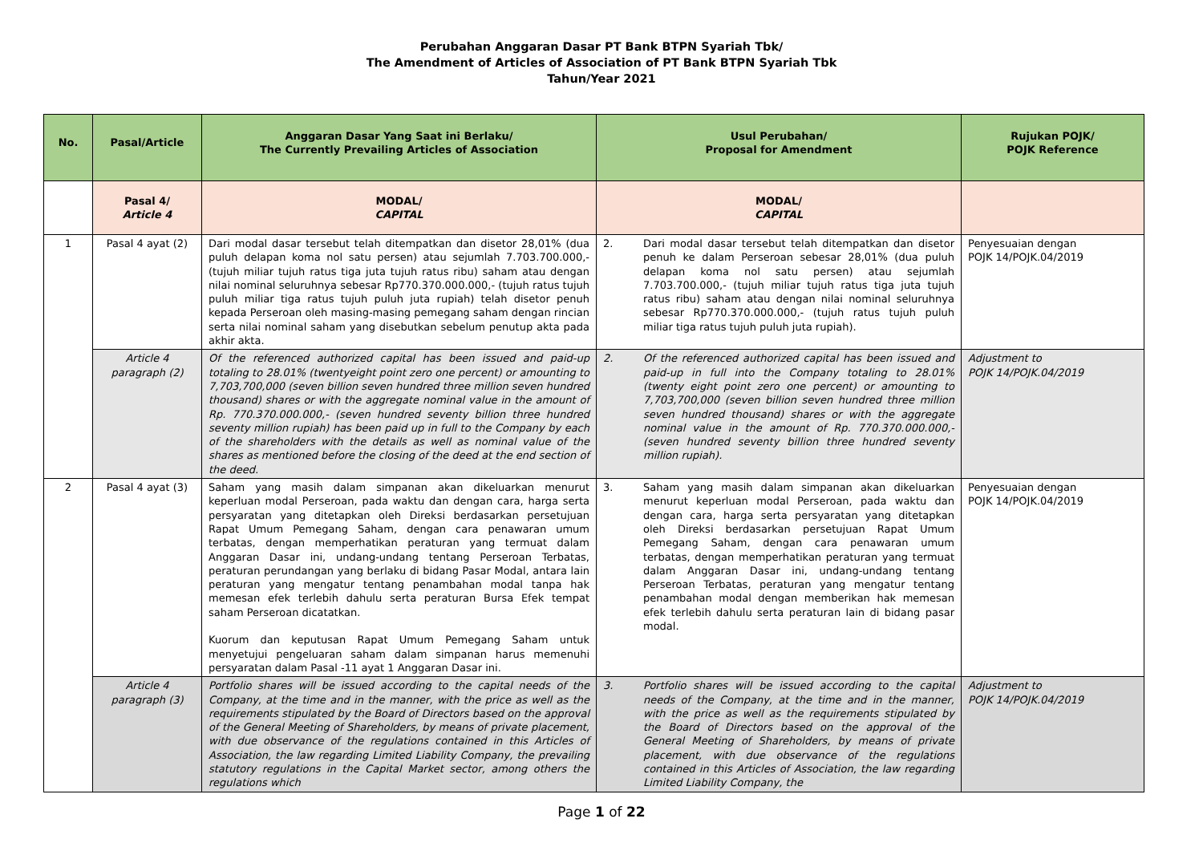Perubahan Anggaran Dasar PT Bank BTPN Syariah Tbk/
The Amendment of Articles of Association of PT Bank BTPN Syariah Tbk
Tahun/Year 2021
| No. | Pasal/Article | Anggaran Dasar Yang Saat ini Berlaku/ The Currently Prevailing Articles of Association | Usul Perubahan/ Proposal for Amendment | Rujukan POJK/ POJK Reference |
| --- | --- | --- | --- | --- |
| | Pasal 4/ Article 4 | MODAL/ CAPITAL | MODAL/ CAPITAL | |
| 1 | Pasal 4 ayat (2) | Dari modal dasar tersebut telah ditempatkan dan disetor 28,01% (dua puluh delapan koma nol satu persen) atau sejumlah 7.703.700.000,- (tujuh miliar tujuh ratus tiga juta tujuh ratus ribu) saham atau dengan nilai nominal seluruhnya sebesar Rp770.370.000.000,- (tujuh ratus tujuh puluh miliar tiga ratus tujuh puluh juta rupiah) telah disetor penuh kepada Perseroan oleh masing-masing pemegang saham dengan rincian serta nilai nominal saham yang disebutkan sebelum penutup akta pada akhir akta. | 2. Dari modal dasar tersebut telah ditempatkan dan disetor penuh ke dalam Perseroan sebesar 28,01% (dua puluh delapan koma nol satu persen) atau sejumlah 7.703.700.000,- (tujuh miliar tujuh ratus tiga juta tujuh ratus ribu) saham atau dengan nilai nominal seluruhnya sebesar Rp770.370.000.000,- (tujuh ratus tujuh puluh miliar tiga ratus tujuh puluh juta rupiah). | Penyesuaian dengan POJK 14/POJK.04/2019 |
| | Article 4 paragraph (2) | Of the referenced authorized capital has been issued and paid-up totaling to 28.01% (twentyeight point zero one percent) or amounting to 7,703,700,000 (seven billion seven hundred three million seven hundred thousand) shares or with the aggregate nominal value in the amount of Rp. 770.370.000.000,- (seven hundred seventy billion three hundred seventy million rupiah) has been paid up in full to the Company by each of the shareholders with the details as well as nominal value of the shares as mentioned before the closing of the deed at the end section of the deed. | 2. Of the referenced authorized capital has been issued and paid-up in full into the Company totaling to 28.01% (twenty eight point zero one percent) or amounting to 7,703,700,000 (seven billion seven hundred three million seven hundred thousand) shares or with the aggregate nominal value in the amount of Rp. 770.370.000.000,- (seven hundred seventy billion three hundred seventy million rupiah). | Adjustment to POJK 14/POJK.04/2019 |
| 2 | Pasal 4 ayat (3) | Saham yang masih dalam simpanan akan dikeluarkan menurut keperluan modal Perseroan, pada waktu dan dengan cara, harga serta persyaratan yang ditetapkan oleh Direksi berdasarkan persetujuan Rapat Umum Pemegang Saham, dengan cara penawaran umum terbatas, dengan memperhatikan peraturan yang termuat dalam Anggaran Dasar ini, undang-undang tentang Perseroan Terbatas, peraturan perundangan yang berlaku di bidang Pasar Modal, antara lain peraturan yang mengatur tentang penambahan modal tanpa hak memesan efek terlebih dahulu serta peraturan Bursa Efek tempat saham Perseroan dicatatkan. Kuorum dan keputusan Rapat Umum Pemegang Saham untuk menyetujui pengeluaran saham dalam simpanan harus memenuhi persyaratan dalam Pasal -11 ayat 1 Anggaran Dasar ini. | 3. Saham yang masih dalam simpanan akan dikeluarkan menurut keperluan modal Perseroan, pada waktu dan dengan cara, harga serta persyaratan yang ditetapkan oleh Direksi berdasarkan persetujuan Rapat Umum Pemegang Saham, dengan cara penawaran umum terbatas, dengan memperhatikan peraturan yang termuat dalam Anggaran Dasar ini, undang-undang tentang Perseroan Terbatas, peraturan yang mengatur tentang penambahan modal dengan memberikan hak memesan efek terlebih dahulu serta peraturan lain di bidang pasar modal. | Penyesuaian dengan POJK 14/POJK.04/2019 |
| | Article 4 paragraph (3) | Portfolio shares will be issued according to the capital needs of the Company, at the time and in the manner, with the price as well as the requirements stipulated by the Board of Directors based on the approval of the General Meeting of Shareholders, by means of private placement, with due observance of the regulations contained in this Articles of Association, the law regarding Limited Liability Company, the prevailing statutory regulations in the Capital Market sector, among others the regulations which | 3. Portfolio shares will be issued according to the capital needs of the Company, at the time and in the manner, with the price as well as the requirements stipulated by the Board of Directors based on the approval of the General Meeting of Shareholders, by means of private placement, with due observance of the regulations contained in this Articles of Association, the law regarding Limited Liability Company, the | Adjustment to POJK 14/POJK.04/2019 |
Page 1 of 22